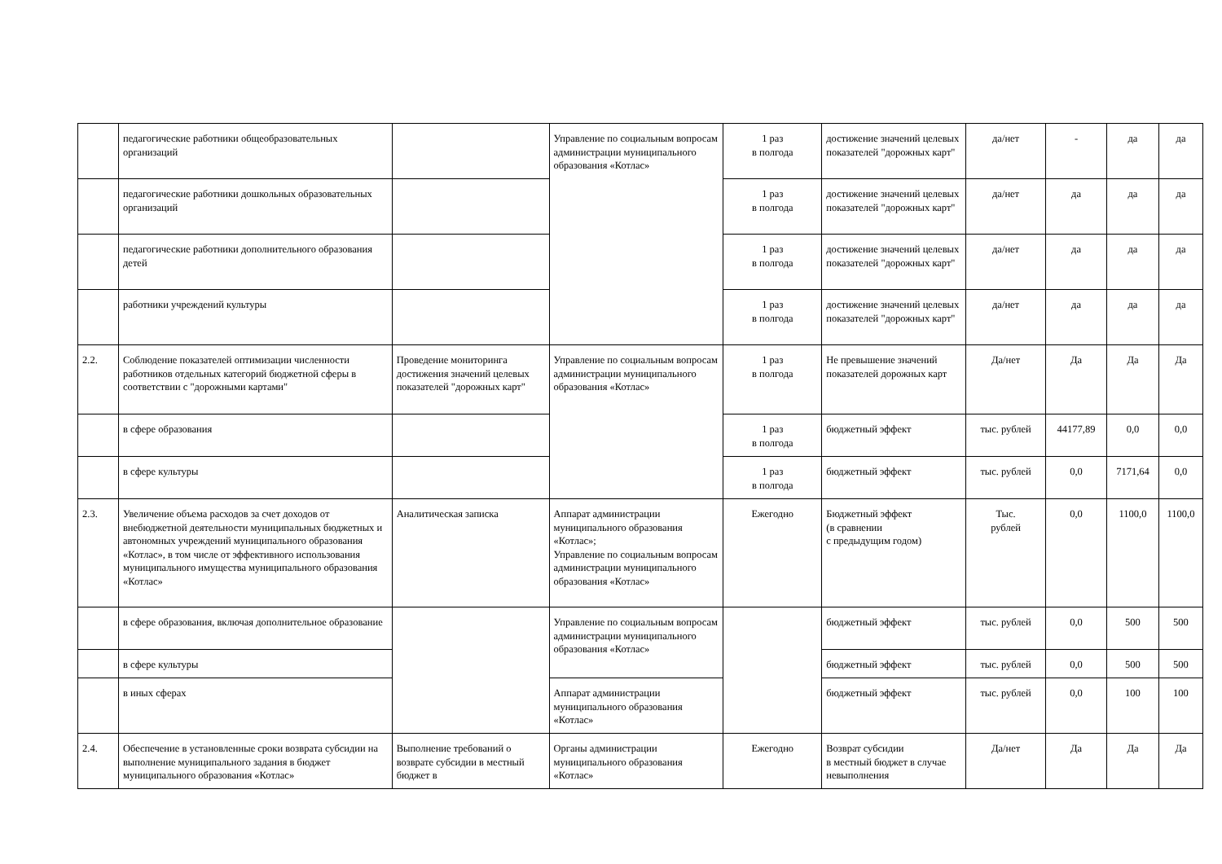| | педагогические работники общеобразовательных организаций | | Управление по социальным вопросам администрации муниципального образования «Котлас» | 1 раз в полгода | достижение значений целевых показателей "дорожных карт" | да/нет | - | да | да |
| | педагогические работники дошкольных образовательных организаций | | | 1 раз в полгода | достижение значений целевых показателей "дорожных карт" | да/нет | да | да | да |
| | педагогические работники дополнительного образования детей | | | 1 раз в полгода | достижение значений целевых показателей "дорожных карт" | да/нет | да | да | да |
| | работники учреждений культуры | | | 1 раз в полгода | достижение значений целевых показателей "дорожных карт" | да/нет | да | да | да |
| 2.2. | Соблюдение показателей оптимизации численности работников отдельных категорий бюджетной сферы в соответствии с "дорожными картами" | Проведение мониторинга достижения значений целевых показателей "дорожных карт" | Управление по социальным вопросам администрации муниципального образования «Котлас» | 1 раз в полгода | Не превышение значений показателей дорожных карт | Да/нет | Да | Да | Да |
| | в сфере образования | | | 1 раз в полгода | бюджетный эффект | тыс. рублей | 44177,89 | 0,0 | 0,0 |
| | в сфере культуры | | | 1 раз в полгода | бюджетный эффект | тыс. рублей | 0,0 | 7171,64 | 0,0 |
| 2.3. | Увеличение объема расходов за счет доходов от внебюджетной деятельности муниципальных бюджетных и автономных учреждений муниципального образования «Котлас», в том числе от эффективного использования муниципального имущества муниципального образования «Котлас» | Аналитическая записка | Аппарат администрации муниципального образования «Котлас»; Управление по социальным вопросам администрации муниципального образования «Котлас» | Ежегодно | Бюджетный эффект (в сравнении с предыдущим годом) | Тыс. рублей | 0,0 | 1100,0 | 1100,0 |
| | в сфере образования, включая дополнительное образование | | Управление по социальным вопросам администрации муниципального образования «Котлас» | | бюджетный эффект | тыс. рублей | 0,0 | 500 | 500 |
| | в сфере культуры | | | | бюджетный эффект | тыс. рублей | 0,0 | 500 | 500 |
| | в иных сферах | | Аппарат администрации муниципального образования «Котлас» | | бюджетный эффект | тыс. рублей | 0,0 | 100 | 100 |
| 2.4. | Обеспечение в установленные сроки возврата субсидии на выполнение муниципального задания в бюджет муниципального образования «Котлас» | Выполнение требований о возврате субсидии в местный бюджет в | Органы администрации муниципального образования «Котлас» | Ежегодно | Возврат субсидии в местный бюджет в случае невыполнения | Да/нет | Да | Да | Да |